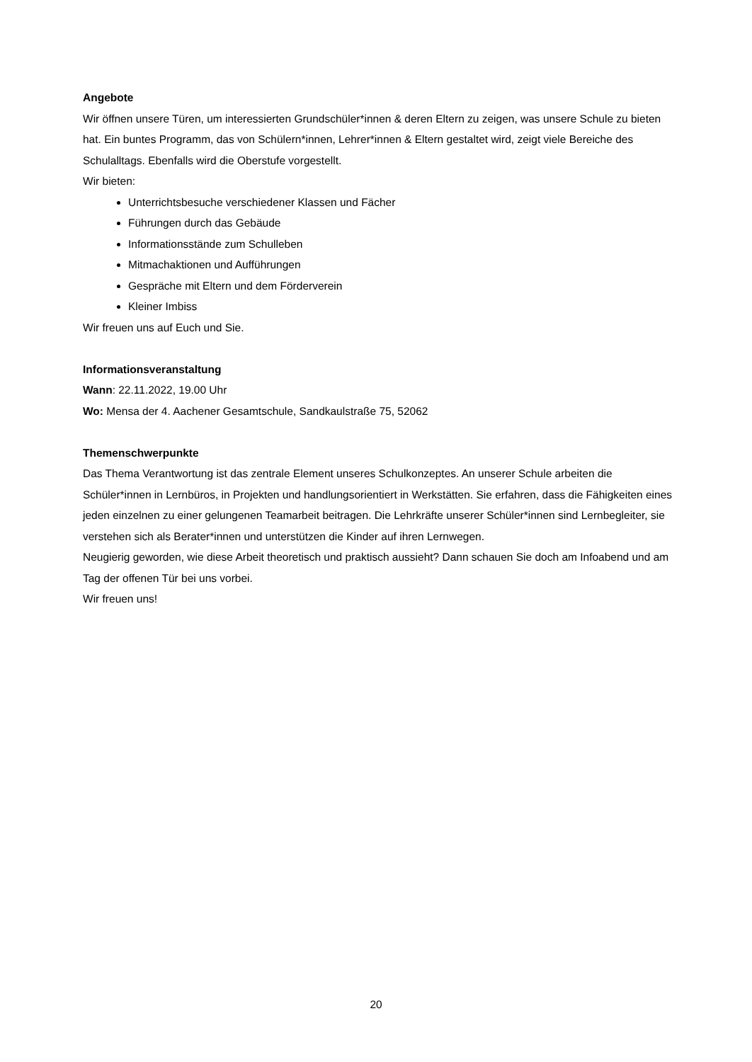Angebote
Wir öffnen unsere Türen, um interessierten Grundschüler*innen & deren Eltern zu zeigen, was unsere Schule zu bieten hat. Ein buntes Programm, das von Schülern*innen, Lehrer*innen & Eltern gestaltet wird, zeigt viele Bereiche des Schulalltags. Ebenfalls wird die Oberstufe vorgestellt.
Wir bieten:
Unterrichtsbesuche verschiedener Klassen und Fächer
Führungen durch das Gebäude
Informationsstände zum Schulleben
Mitmachaktionen und Aufführungen
Gespräche mit Eltern und dem Förderverein
Kleiner Imbiss
Wir freuen uns auf Euch und Sie.
Informationsveranstaltung
Wann: 22.11.2022, 19.00 Uhr
Wo: Mensa der 4. Aachener Gesamtschule, Sandkaulstraße 75, 52062
Themenschwerpunkte
Das Thema Verantwortung ist das zentrale Element unseres Schulkonzeptes. An unserer Schule arbeiten die Schüler*innen in Lernbüros, in Projekten und handlungsorientiert in Werkstätten. Sie erfahren, dass die Fähigkeiten eines jeden einzelnen zu einer gelungenen Teamarbeit beitragen. Die Lehrkräfte unserer Schüler*innen sind Lernbegleiter, sie verstehen sich als Berater*innen und unterstützen die Kinder auf ihren Lernwegen.
Neugierig geworden, wie diese Arbeit theoretisch und praktisch aussieht? Dann schauen Sie doch am Infoabend und am Tag der offenen Tür bei uns vorbei.
Wir freuen uns!
20